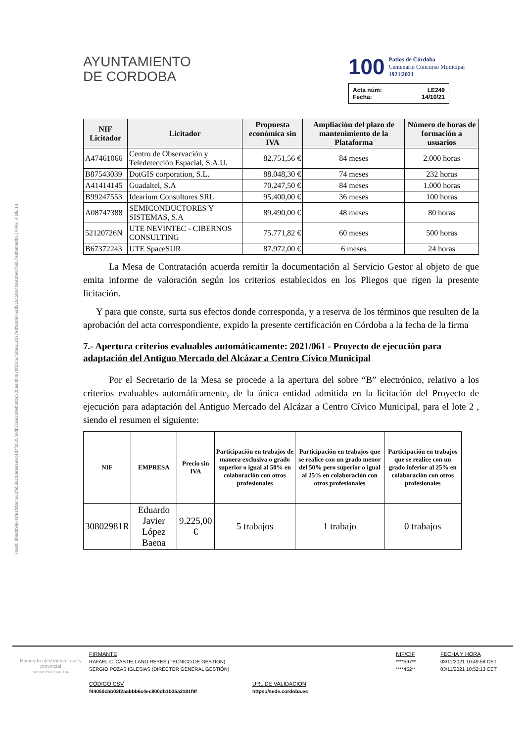Hash: d08dd9a641fe1fd084662fe58a213ea91e9c4d7f33254cdb71ea33deb3dbc705aa4b4870f23c645b8a12077edf93d976ad319c5004ba91be079857edba8adb6 | PÁG. 4 DE 14
AYUNTAMIENTO
DE CORDOBA
100
Patios de Córdoba
Centenario Concurso Municipal
1921|2021
Acta núm: LE249
Fecha: 14/10/21
| NIF Licitador | Licitador | Propuesta económica sin IVA | Ampliación del plazo de mantenimiento de la Plataforma | Número de horas de formación a usuarios |
| --- | --- | --- | --- | --- |
| A47461066 | Centro de Observación y Teledetección Espacial, S.A.U. | 82.751,56 € | 84 meses | 2.000 horas |
| B87543039 | DotGIS corporation, S.L. | 88.048,30 € | 74 meses | 232 horas |
| A41414145 | Guadaltel, S.A | 70.247,50 € | 84 meses | 1.000 horas |
| B99247553 | Idearium Consultores SRL | 95.400,00 € | 36 meses | 100 horas |
| A08747388 | SEMICONDUCTORES Y SISTEMAS, S.A | 89.490,00 € | 48 meses | 80 horas |
| 52120726N | UTE NEVINTEC - CIBERNOS CONSULTING | 75.771,82 € | 60 meses | 500 horas |
| B67372243 | UTE SpaceSUR | 87.972,00 € | 6 meses | 24 horas |
La Mesa de Contratación acuerda remitir la documentación al Servicio Gestor al objeto de que emita informe de valoración según los criterios establecidos en los Pliegos que rigen la presente licitación.
Y para que conste, surta sus efectos donde corresponda, y a reserva de los términos que resulten de la aprobación del acta correspondiente, expido la presente certificación en Córdoba a la fecha de la firma
7.- Apertura criterios evaluables automáticamente: 2021/061 - Proyecto de ejecución para adaptación del Antiguo Mercado del Alcázar a Centro Cívico Municipal
Por el Secretario de la Mesa se procede a la apertura del sobre “B” electrónico, relativo a los criterios evaluables automáticamente, de la única entidad admitida en la licitación del Proyecto de ejecución para adaptación del Antiguo Mercado del Alcázar a Centro Cívico Municipal, para el lote 2 , siendo el resumen el siguiente:
| NIF | EMPRESA | Precio sin IVA | Participación en trabajos de manera exclusiva o grado superior o igual al 50% en colaboración con otros profesionales | Participación en trabajos que se realice con un grado menor del 50% pero superior o igual al 25% en colaboración con otros profesionales | Participación en trabajos que se realice con un grado inferior al 25% en colaboración con otros profesionales |
| --- | --- | --- | --- | --- | --- |
| 30802981R | Eduardo Javier López Baena | 9.225,00 € | 5 trabajos | 1 trabajo | 0 trabajos |
Hacienda electrónica local y provincial
DIPUTACIÓN DE MÁLAGA
FIRMANTE
RAFAEL C. CASTELLANO REYES (TECNICO DE GESTION)
SERGIO POZAS IGLESIAS (DIRECTOR GENERAL GESTIÓN)
CÓDIGO CSV
f44050cbb03f2aabbb6c4ec800db1b35a3181f9f
URL DE VALIDACIÓN
https://sede.cordoba.es
NIF/CIF
****597**
****452**
FECHA Y HORA
03/11/2021 10:49:58 CET
03/11/2021 10:52:13 CET